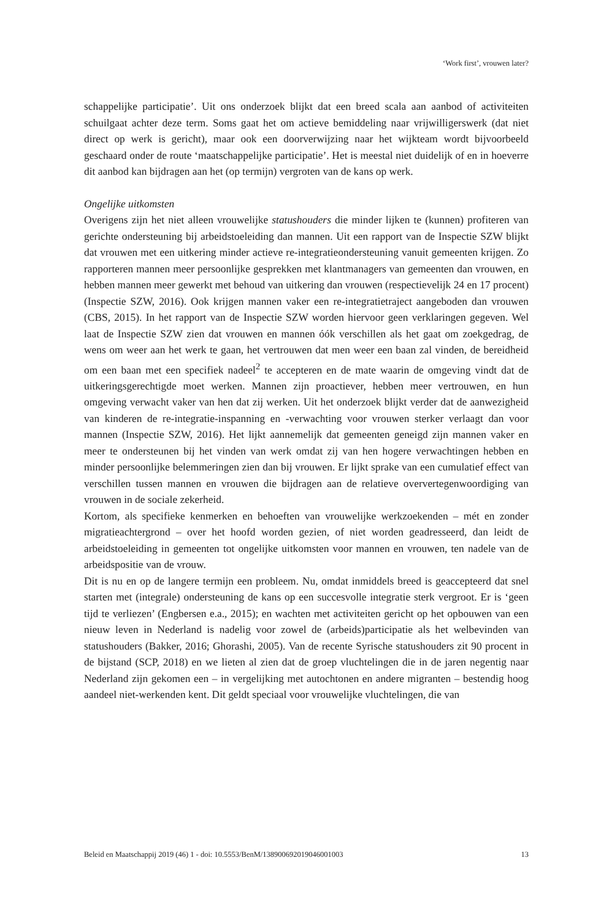‘Work first’, vrouwen later?
schappelijke participatie’. Uit ons onderzoek blijkt dat een breed scala aan aanbod of activiteiten schuilgaat achter deze term. Soms gaat het om actieve bemiddeling naar vrijwilligerswerk (dat niet direct op werk is gericht), maar ook een doorverwijzing naar het wijkteam wordt bijvoorbeeld geschaard onder de route ‘maatschappelijke participatie’. Het is meestal niet duidelijk of en in hoeverre dit aanbod kan bijdragen aan het (op termijn) vergroten van de kans op werk.
Ongelijke uitkomsten
Overigens zijn het niet alleen vrouwelijke statushouders die minder lijken te (kunnen) profiteren van gerichte ondersteuning bij arbeidstoeleiding dan mannen. Uit een rapport van de Inspectie SZW blijkt dat vrouwen met een uitkering minder actieve re-integratieondersteuning vanuit gemeenten krijgen. Zo rapporteren mannen meer persoonlijke gesprekken met klantmanagers van gemeenten dan vrouwen, en hebben mannen meer gewerkt met behoud van uitkering dan vrouwen (respectievelijk 24 en 17 procent) (Inspectie SZW, 2016). Ook krijgen mannen vaker een re-integratietraject aangeboden dan vrouwen (CBS, 2015). In het rapport van de Inspectie SZW worden hiervoor geen verklaringen gegeven. Wel laat de Inspectie SZW zien dat vrouwen en mannen óók verschillen als het gaat om zoekgedrag, de wens om weer aan het werk te gaan, het vertrouwen dat men weer een baan zal vinden, de bereidheid om een baan met een specifiek nadeel<sup>2</sup> te accepteren en de mate waarin de omgeving vindt dat de uitkeringsgerechtigde moet werken. Mannen zijn proactiever, hebben meer vertrouwen, en hun omgeving verwacht vaker van hen dat zij werken. Uit het onderzoek blijkt verder dat de aanwezigheid van kinderen de re-integratie-inspanning en -verwachting voor vrouwen sterker verlaagt dan voor mannen (Inspectie SZW, 2016). Het lijkt aannemelijk dat gemeenten geneigd zijn mannen vaker en meer te ondersteunen bij het vinden van werk omdat zij van hen hogere verwachtingen hebben en minder persoonlijke belemmeringen zien dan bij vrouwen. Er lijkt sprake van een cumulatief effect van verschillen tussen mannen en vrouwen die bijdragen aan de relatieve oververtegenwoordiging van vrouwen in de sociale zekerheid.
Kortom, als specifieke kenmerken en behoeften van vrouwelijke werkzoekenden – mét en zonder migratieachtergrond – over het hoofd worden gezien, of niet worden geadresseerd, dan leidt de arbeidstoeleiding in gemeenten tot ongelijke uitkomsten voor mannen en vrouwen, ten nadele van de arbeidspositie van de vrouw.
Dit is nu en op de langere termijn een probleem. Nu, omdat inmiddels breed is geaccepteerd dat snel starten met (integrale) ondersteuning de kans op een succesvolle integratie sterk vergroot. Er is ‘geen tijd te verliezen’ (Engbersen e.a., 2015); en wachten met activiteiten gericht op het opbouwen van een nieuw leven in Nederland is nadelig voor zowel de (arbeids)participatie als het welbevinden van statushouders (Bakker, 2016; Ghorashi, 2005). Van de recente Syrische statushouders zit 90 procent in de bijstand (SCP, 2018) en we lieten al zien dat de groep vluchtelingen die in de jaren negentig naar Nederland zijn gekomen een – in vergelijking met autochtonen en andere migranten – bestendig hoog aandeel niet-werkenden kent. Dit geldt speciaal voor vrouwelijke vluchtelingen, die van
Beleid en Maatschappij 2019 (46) 1 - doi: 10.5553/BenM/138900692019046001003 13